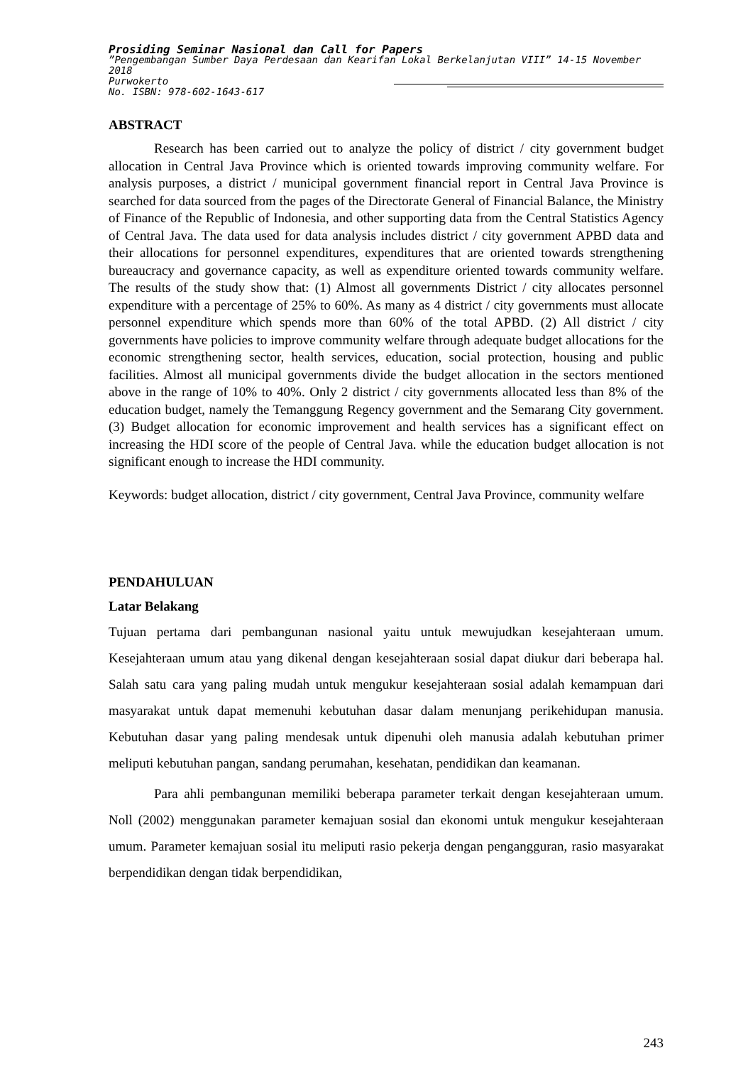Prosiding Seminar Nasional dan Call for Papers
”Pengembangan Sumber Daya Perdesaan dan Kearifan Lokal Berkelanjutan VIII” 14-15 November 2018
Purwokerto
No. ISBN: 978-602-1643-617
ABSTRACT
Research has been carried out to analyze the policy of district / city government budget allocation in Central Java Province which is oriented towards improving community welfare. For analysis purposes, a district / municipal government financial report in Central Java Province is searched for data sourced from the pages of the Directorate General of Financial Balance, the Ministry of Finance of the Republic of Indonesia, and other supporting data from the Central Statistics Agency of Central Java. The data used for data analysis includes district / city government APBD data and their allocations for personnel expenditures, expenditures that are oriented towards strengthening bureaucracy and governance capacity, as well as expenditure oriented towards community welfare. The results of the study show that: (1) Almost all governments District / city allocates personnel expenditure with a percentage of 25% to 60%. As many as 4 district / city governments must allocate personnel expenditure which spends more than 60% of the total APBD. (2) All district / city governments have policies to improve community welfare through adequate budget allocations for the economic strengthening sector, health services, education, social protection, housing and public facilities. Almost all municipal governments divide the budget allocation in the sectors mentioned above in the range of 10% to 40%. Only 2 district / city governments allocated less than 8% of the education budget, namely the Temanggung Regency government and the Semarang City government. (3) Budget allocation for economic improvement and health services has a significant effect on increasing the HDI score of the people of Central Java. while the education budget allocation is not significant enough to increase the HDI community.
Keywords: budget allocation, district / city government, Central Java Province, community welfare
PENDAHULUAN
Latar Belakang
Tujuan pertama dari pembangunan nasional yaitu untuk mewujudkan kesejahteraan umum. Kesejahteraan umum atau yang dikenal dengan kesejahteraan sosial dapat diukur dari beberapa hal. Salah satu cara yang paling mudah untuk mengukur kesejahteraan sosial adalah kemampuan dari masyarakat untuk dapat memenuhi kebutuhan dasar dalam menunjang perikehidupan manusia. Kebutuhan dasar yang paling mendesak untuk dipenuhi oleh manusia adalah kebutuhan primer meliputi kebutuhan pangan, sandang perumahan, kesehatan, pendidikan dan keamanan.
Para ahli pembangunan memiliki beberapa parameter terkait dengan kesejahteraan umum. Noll (2002) menggunakan parameter kemajuan sosial dan ekonomi untuk mengukur kesejahteraan umum. Parameter kemajuan sosial itu meliputi rasio pekerja dengan pengangguran, rasio masyarakat berpendidikan dengan tidak berpendidikan,
243